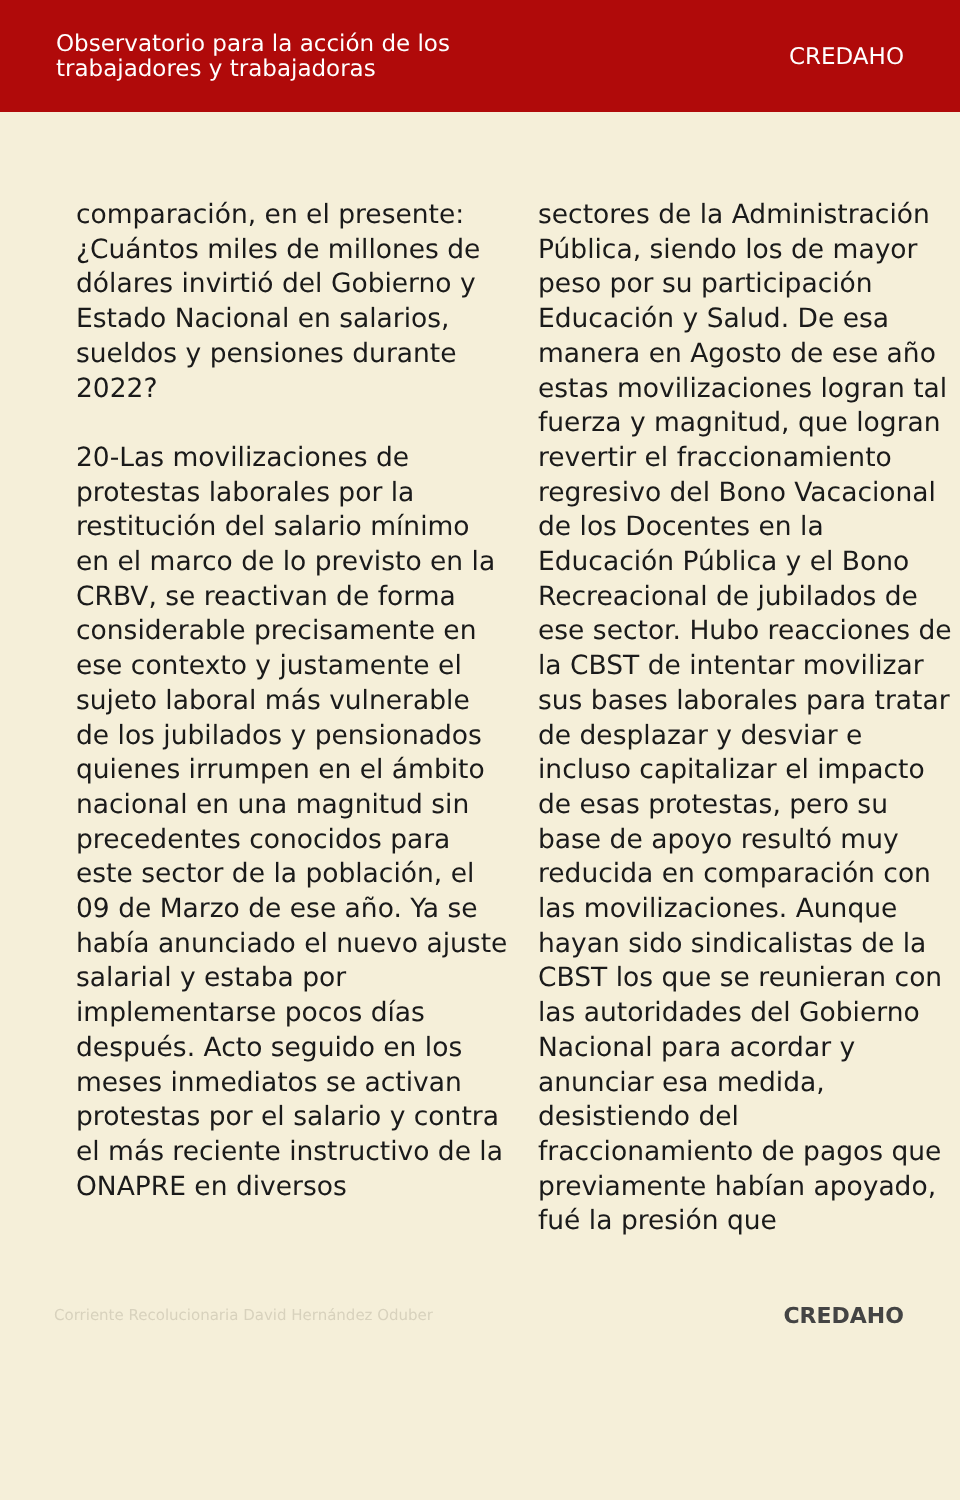Observatorio para la acción de los
trabajadores y trabajadoras
CREDAHO
comparación, en el presente: ¿Cuántos miles de millones de dólares invirtió del Gobierno y Estado Nacional en salarios, sueldos y pensiones durante 2022?
20-Las movilizaciones de protestas laborales por la restitución del salario mínimo en el marco de lo previsto en la CRBV, se reactivan de forma considerable precisamente en ese contexto y justamente el sujeto laboral más vulnerable de los jubilados y pensionados quienes irrumpen en el ámbito nacional en una magnitud sin precedentes conocidos para este sector de la población, el 09 de Marzo de ese año. Ya se había anunciado el nuevo ajuste salarial y estaba por implementarse pocos días después. Acto seguido en los meses inmediatos se activan protestas por el salario y contra el más reciente instructivo de la ONAPRE en diversos
sectores de la Administración Pública, siendo los de mayor peso por su participación Educación y Salud. De esa manera en Agosto de ese año estas movilizaciones logran tal fuerza y magnitud, que logran revertir el fraccionamiento regresivo del Bono Vacacional de los Docentes en la Educación Pública y el Bono Recreacional de jubilados de ese sector. Hubo reacciones de la CBST de intentar movilizar sus bases laborales para tratar de desplazar y desviar e incluso capitalizar el impacto de esas protestas, pero su base de apoyo resultó muy reducida en comparación con las movilizaciones. Aunque hayan sido sindicalistas de la CBST los que se reunieran con las autoridades del Gobierno Nacional para acordar y anunciar esa medida, desistiendo del fraccionamiento de pagos que previamente habían apoyado, fué la presión que
Corriente Recolucionaria David Hernández Oduber
CREDAHO